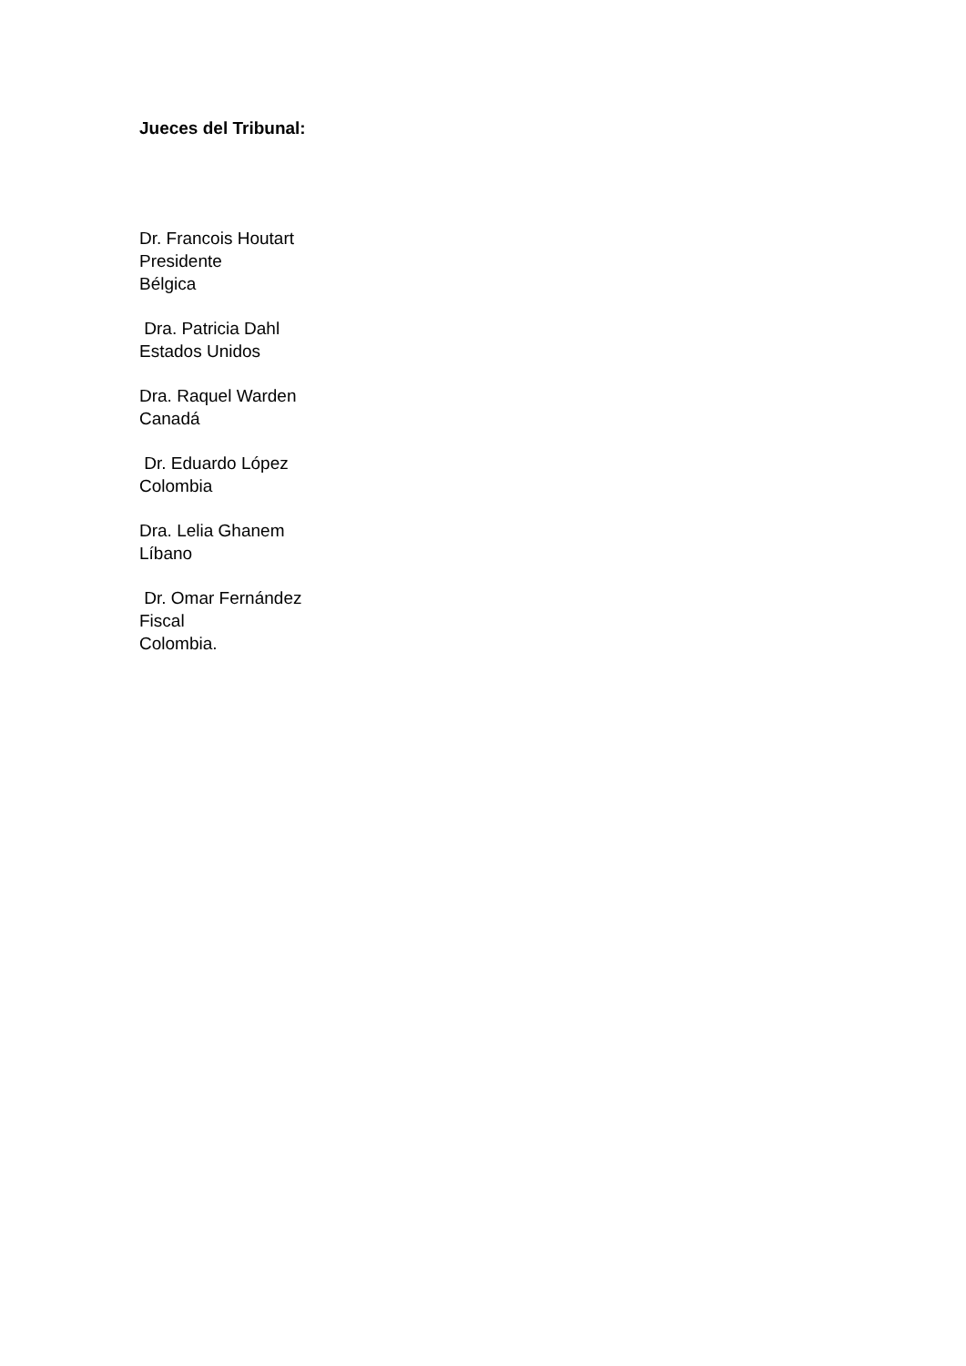Jueces del Tribunal:
Dr. Francois Houtart
Presidente
Bélgica
Dra. Patricia Dahl
Estados Unidos
Dra. Raquel Warden
Canadá
Dr. Eduardo López
Colombia
Dra. Lelia Ghanem
Líbano
Dr. Omar Fernández
Fiscal
Colombia.